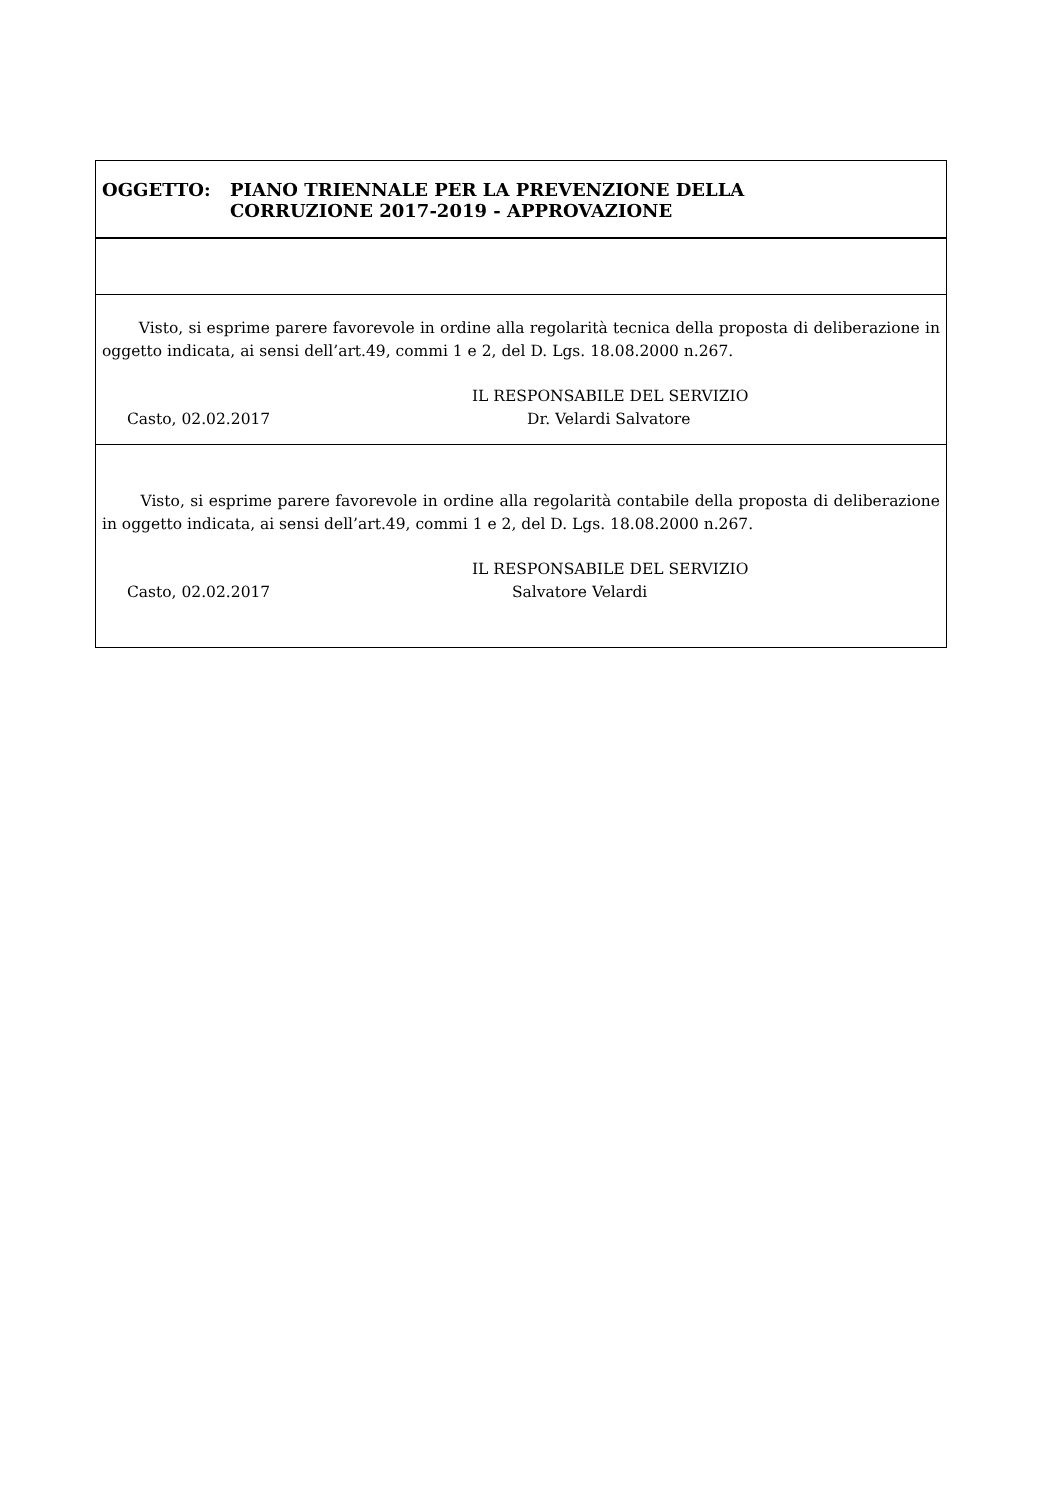OGGETTO: PIANO TRIENNALE PER LA PREVENZIONE DELLA
CORRUZIONE 2017-2019 - APPROVAZIONE
Visto, si esprime parere favorevole in ordine alla regolarità tecnica della proposta di deliberazione in oggetto indicata, ai sensi dell’art.49, commi 1 e 2, del D. Lgs. 18.08.2000 n.267.
IL RESPONSABILE DEL SERVIZIO
Casto, 02.02.2017 Dr. Velardi Salvatore
Visto, si esprime parere favorevole in ordine alla regolarità contabile della proposta di deliberazione in oggetto indicata, ai sensi dell’art.49, commi 1 e 2, del D. Lgs. 18.08.2000 n.267.
IL RESPONSABILE DEL SERVIZIO
Casto, 02.02.2017 Salvatore Velardi